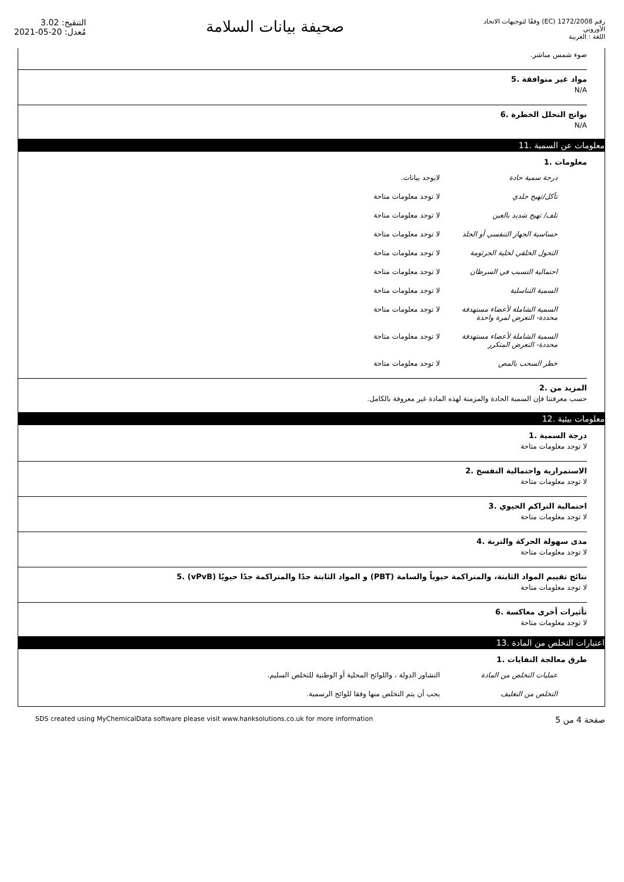التنقيح: 3.02
مُعدل: 20-05-2021
صحيفة بيانات السلامة
رقم 1272/2008 (EC) وفقًا لتوجيهات الاتحاد الأوروبي
اللغة : العربية
ضوء شمس مباشر.
مواد غير متوافقة .5
N/A
نواتج التحلل الخطرة .6
N/A
معلومات عن السمية .11
معلومات .1
| درجة سمية حادة | لايوجد بيانات. |
| تآكل/تهيج جلدي | لا توجد معلومات متاحة |
| تلف/ تهيج شديد بالعين | لا توجد معلومات متاحة |
| حساسية الجهاز التنفسي أو الجلد | لا توجد معلومات متاحة |
| التحول الخلقي لخلية الجرثومة | لا توجد معلومات متاحة |
| احتمالية التسبب في السرطان | لا توجد معلومات متاحة |
| السمية التناسلية | لا توجد معلومات متاحة |
| السمية الشاملة لأعضاء مستهدفة محددة- التعرض لمرة واحدة | لا توجد معلومات متاحة |
| السمية الشاملة لأعضاء مستهدفة محددة- التعرض المتكرر | لا توجد معلومات متاحة |
| خطر السحب بالمص | لا توجد معلومات متاحة |
المزيد من .2
حسب معرفتنا فإن السمية الحادة والمزمنة لهذه المادة غير معروفة بالكامل.
معلومات بيئية .12
درجة السمية .1
لا توجد معلومات متاحة
الاستمرارية واحتمالية التفسخ .2
لا توجد معلومات متاحة
احتمالية التراكم الحيوي .3
لا توجد معلومات متاحة
مدى سهولة الحركة والتربة .4
لا توجد معلومات متاحة
نتائج تقييم المواد الثابتة، والمتراكمة حيوياً والسامة (PBT) و المواد الثابتة جدًا والمتراكمة جدًا حيويًا (vPvB) .5
لا توجد معلومات متاحة
تأثيرات أخرى معاكسة .6
لا توجد معلومات متاحة
اعتبارات التخلص من المادة .13
طرق معالجة النفايات .1
| عمليات التخلص من المادة | التشاور الدولة ، واللوائح المحلية أو الوطنية للتخلص السليم. |
| التخلص من التغليف | يجب أن يتم التخلص منها وفقا للوائح الرسمية. |
SDS created using MyChemicalData software please visit www.hanksolutions.co.uk for more information صفحة 4 من 5